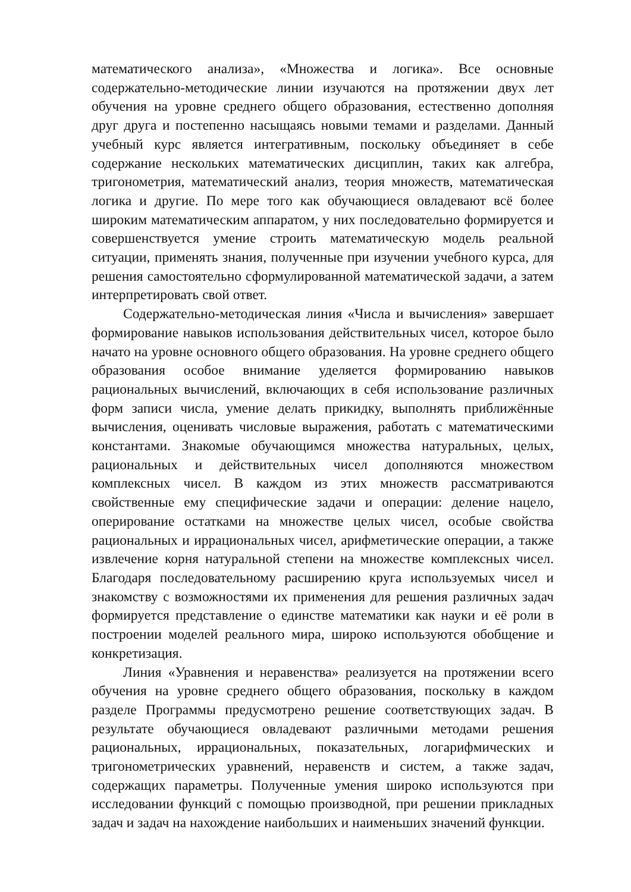математического анализа», «Множества и логика». Все основные содержательно-методические линии изучаются на протяжении двух лет обучения на уровне среднего общего образования, естественно дополняя друг друга и постепенно насыщаясь новыми темами и разделами. Данный учебный курс является интегративным, поскольку объединяет в себе содержание нескольких математических дисциплин, таких как алгебра, тригонометрия, математический анализ, теория множеств, математическая логика и другие. По мере того как обучающиеся овладевают всё более широким математическим аппаратом, у них последовательно формируется и совершенствуется умение строить математическую модель реальной ситуации, применять знания, полученные при изучении учебного курса, для решения самостоятельно сформулированной математической задачи, а затем интерпретировать свой ответ.
Содержательно-методическая линия «Числа и вычисления» завершает формирование навыков использования действительных чисел, которое было начато на уровне основного общего образования. На уровне среднего общего образования особое внимание уделяется формированию навыков рациональных вычислений, включающих в себя использование различных форм записи числа, умение делать прикидку, выполнять приближённые вычисления, оценивать числовые выражения, работать с математическими константами. Знакомые обучающимся множества натуральных, целых, рациональных и действительных чисел дополняются множеством комплексных чисел. В каждом из этих множеств рассматриваются свойственные ему специфические задачи и операции: деление нацело, оперирование остатками на множестве целых чисел, особые свойства рациональных и иррациональных чисел, арифметические операции, а также извлечение корня натуральной степени на множестве комплексных чисел. Благодаря последовательному расширению круга используемых чисел и знакомству с возможностями их применения для решения различных задач формируется представление о единстве математики как науки и её роли в построении моделей реального мира, широко используются обобщение и конкретизация.
Линия «Уравнения и неравенства» реализуется на протяжении всего обучения на уровне среднего общего образования, поскольку в каждом разделе Программы предусмотрено решение соответствующих задач. В результате обучающиеся овладевают различными методами решения рациональных, иррациональных, показательных, логарифмических и тригонометрических уравнений, неравенств и систем, а также задач, содержащих параметры. Полученные умения широко используются при исследовании функций с помощью производной, при решении прикладных задач и задач на нахождение наибольших и наименьших значений функции.